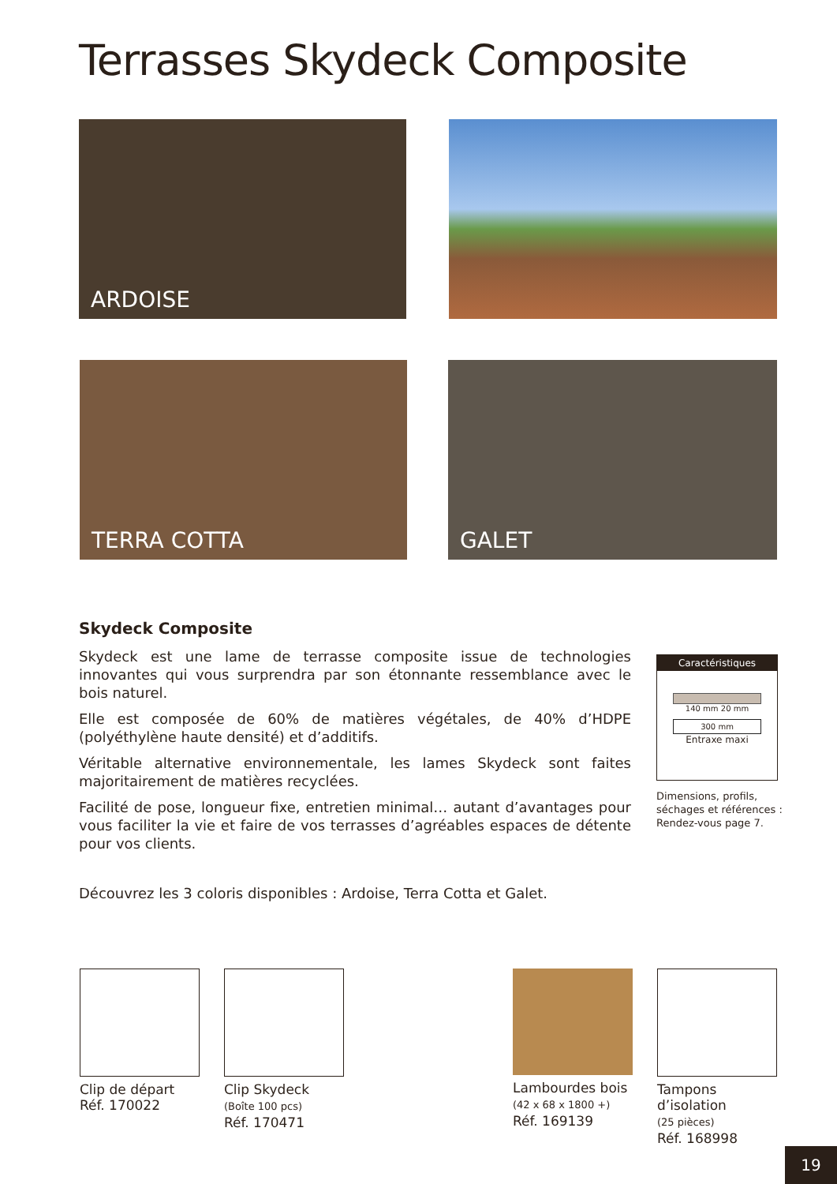Terrasses Skydeck Composite
ARDOISE
TERRA COTTA GALET
Skydeck Composite
Skydeck est une lame de terrasse composite issue de technologies innovantes qui vous surprendra par son étonnante ressemblance avec le bois naturel.
Elle est composée de 60% de matières végétales, de 40% d’HDPE (polyéthylène haute densité) et d’additifs.
Véritable alternative environnementale, les lames Skydeck sont faites majoritairement de matières recyclées.
Facilité de pose, longueur fixe, entretien minimal… autant d’avantages pour vous faciliter la vie et faire de vos terrasses d’agréables espaces de détente pour vos clients.
Découvrez les 3 coloris disponibles : Ardoise, Terra Cotta et Galet.
Caractéristiques
140 mm 20 mm
300 mm
Entraxe maxi
Dimensions, profils,
séchages et références :
Rendez-vous page 7.
Clip de départ
Réf. 170022
Clip Skydeck
(Boîte 100 pcs)
Réf. 170471
Lambourdes bois
(42 x 68 x 1800 +)
Réf. 169139
Tampons d’isolation
(25 pièces)
Réf. 168998
19